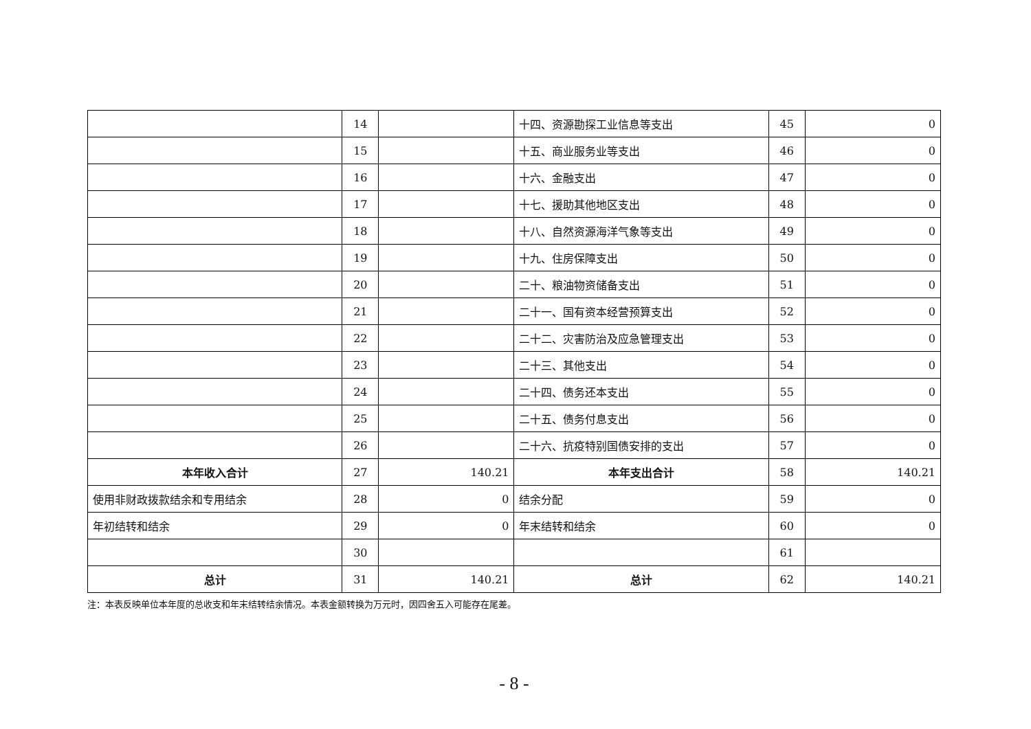| | 14 | | 十四、资源勘探工业信息等支出 | 45 | 0 |
| | 15 | | 十五、商业服务业等支出 | 46 | 0 |
| | 16 | | 十六、金融支出 | 47 | 0 |
| | 17 | | 十七、援助其他地区支出 | 48 | 0 |
| | 18 | | 十八、自然资源海洋气象等支出 | 49 | 0 |
| | 19 | | 十九、住房保障支出 | 50 | 0 |
| | 20 | | 二十、粮油物资储备支出 | 51 | 0 |
| | 21 | | 二十一、国有资本经营预算支出 | 52 | 0 |
| | 22 | | 二十二、灾害防治及应急管理支出 | 53 | 0 |
| | 23 | | 二十三、其他支出 | 54 | 0 |
| | 24 | | 二十四、债务还本支出 | 55 | 0 |
| | 25 | | 二十五、债务付息支出 | 56 | 0 |
| | 26 | | 二十六、抗疫特别国债安排的支出 | 57 | 0 |
| 本年收入合计 | 27 | 140.21 | 本年支出合计 | 58 | 140.21 |
| 使用非财政拨款结余和专用结余 | 28 | 0 | 结余分配 | 59 | 0 |
| 年初结转和结余 | 29 | 0 | 年末结转和结余 | 60 | 0 |
| | 30 | | | 61 | |
| 总计 | 31 | 140.21 | 总计 | 62 | 140.21 |
注：本表反映单位本年度的总收支和年末结转结余情况。本表金额转换为万元时，因四舍五入可能存在尾差。
- 8 -